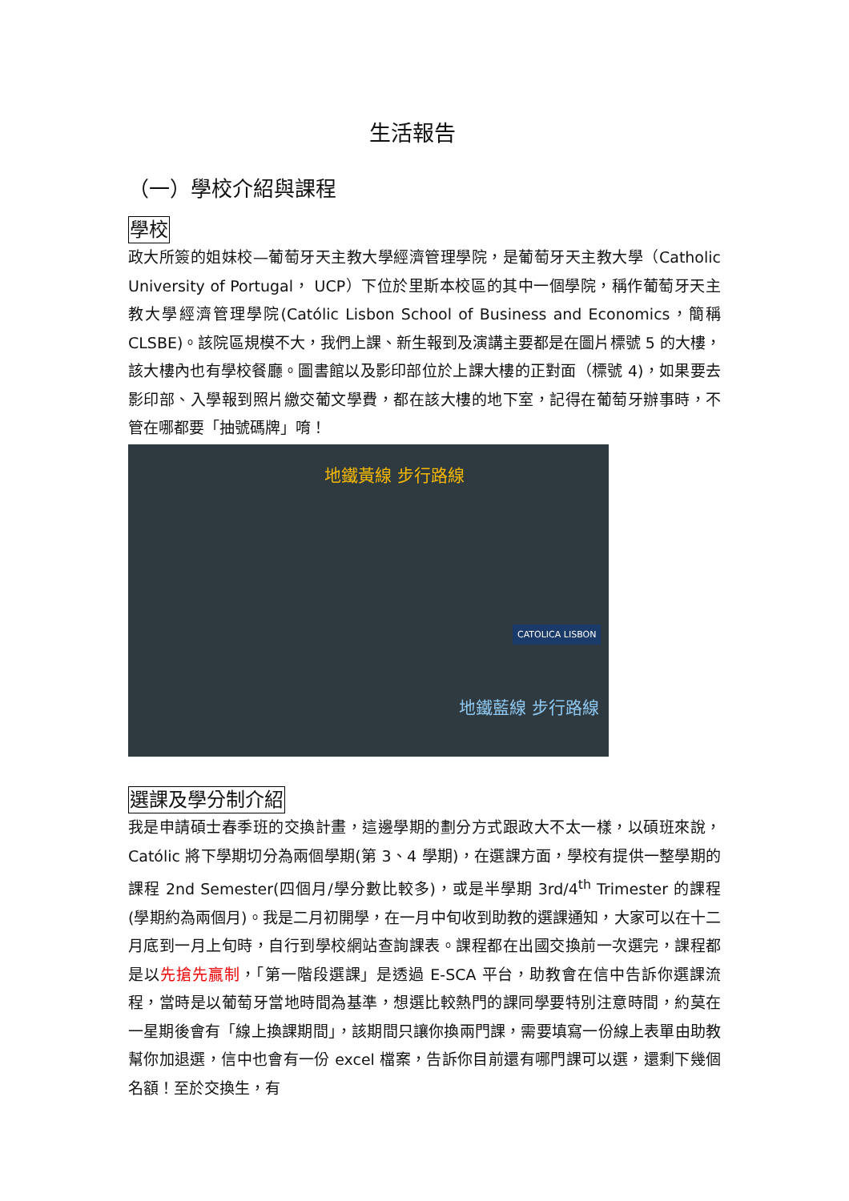生活報告
（一）學校介紹與課程
學校
政大所簽的姐妹校—葡萄牙天主教大學經濟管理學院，是葡萄牙天主教大學（Catholic University of Portugal， UCP）下位於里斯本校區的其中一個學院，稱作葡萄牙天主教大學經濟管理學院(Católic Lisbon School of Business and Economics，簡稱 CLSBE)。該院區規模不大，我們上課、新生報到及演講主要都是在圖片標號 5 的大樓，該大樓內也有學校餐廳。圖書館以及影印部位於上課大樓的正對面（標號 4)，如果要去影印部、入學報到照片繳交葡文學費，都在該大樓的地下室，記得在葡萄牙辦事時，不管在哪都要「抽號碼牌」唷！
地鐵黃線 步行路線
地鐵藍線 步行路線
CATOLICA LISBON
選課及學分制介紹
我是申請碩士春季班的交換計畫，這邊學期的劃分方式跟政大不太一樣，以碩班來說，Católic 將下學期切分為兩個學期(第 3、4 學期)，在選課方面，學校有提供一整學期的課程 2nd Semester(四個月/學分數比較多)，或是半學期 3rd/4<sup>th</sup> Trimester 的課程(學期約為兩個月)。我是二月初開學，在一月中旬收到助教的選課通知，大家可以在十二月底到一月上旬時，自行到學校網站查詢課表。課程都在出國交換前一次選完，課程都是以先搶先贏制，「第一階段選課」是透過 E-SCA 平台，助教會在信中告訴你選課流程，當時是以葡萄牙當地時間為基準，想選比較熱門的課同學要特別注意時間，約莫在一星期後會有「線上換課期間」，該期間只讓你換兩門課，需要填寫一份線上表單由助教幫你加退選，信中也會有一份 excel 檔案，告訴你目前還有哪門課可以選，還剩下幾個名額！至於交換生，有